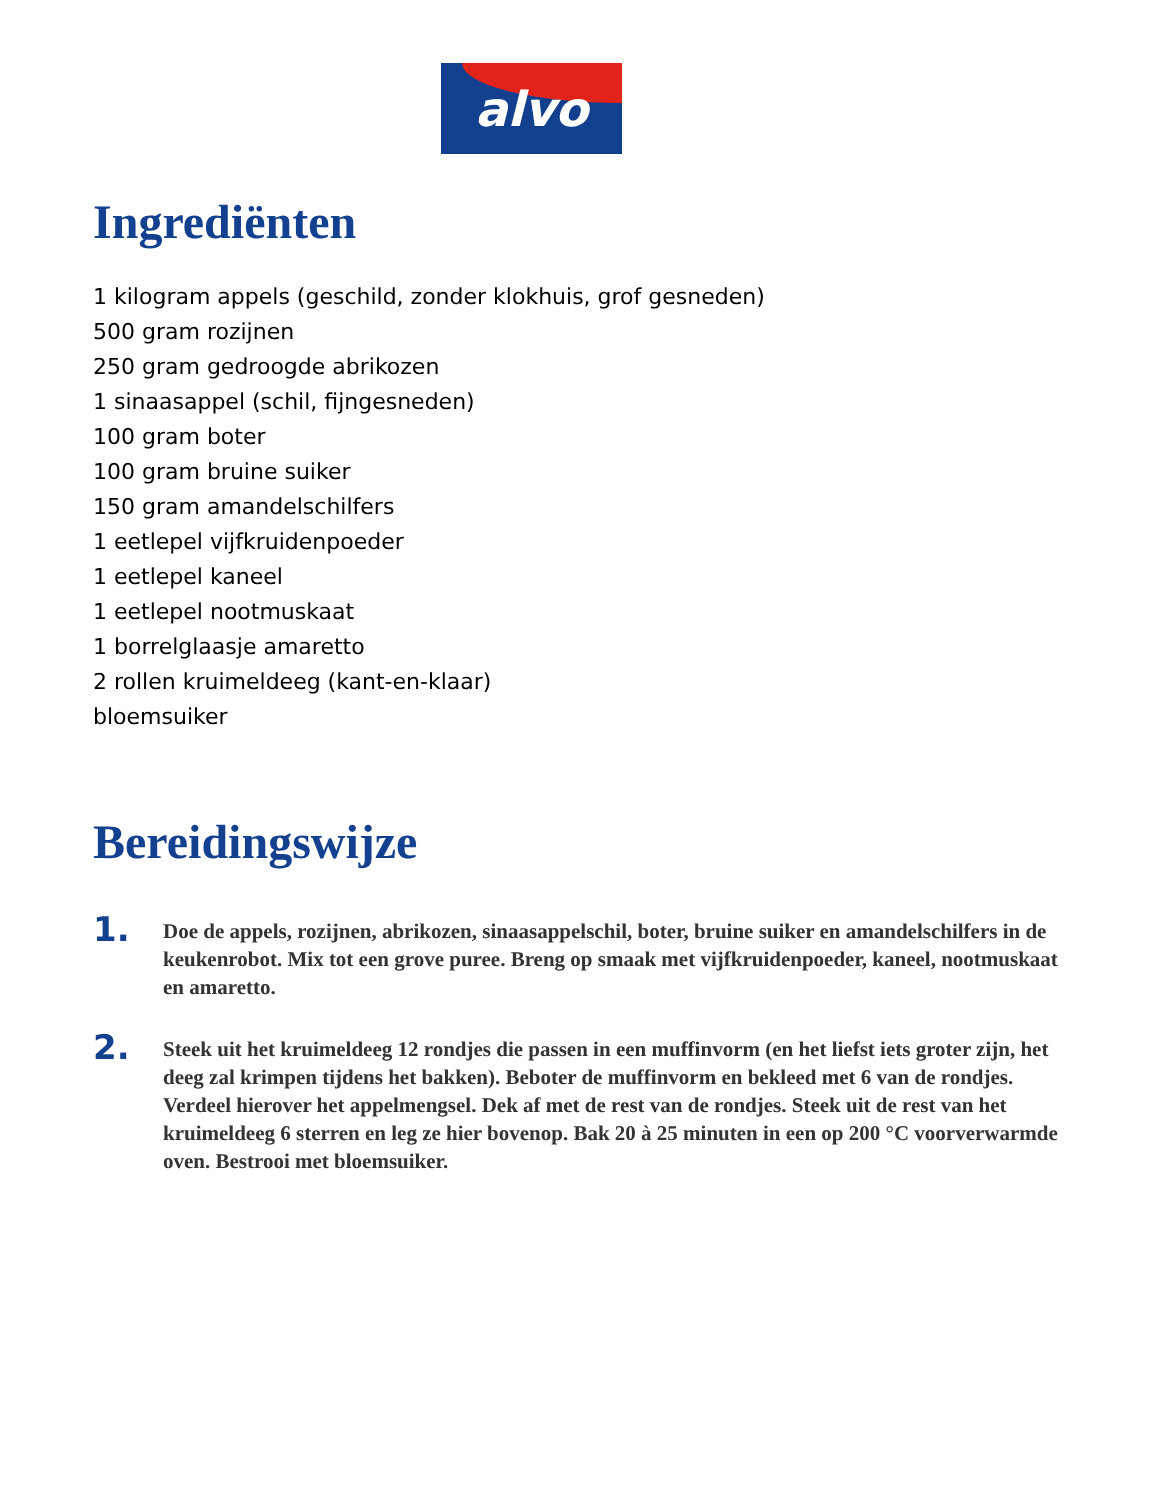alvo
Ingrediënten
1 kilogram appels (geschild, zonder klokhuis, grof gesneden)
500 gram rozijnen
250 gram gedroogde abrikozen
1 sinaasappel (schil, fijngesneden)
100 gram boter
100 gram bruine suiker
150 gram amandelschilfers
1 eetlepel vijfkruidenpoeder
1 eetlepel kaneel
1 eetlepel nootmuskaat
1 borrelglaasje amaretto
2 rollen kruimeldeeg (kant-en-klaar)
bloemsuiker
Bereidingswijze
1.
Doe de appels, rozijnen, abrikozen, sinaasappelschil, boter, bruine suiker en amandelschilfers in de keukenrobot. Mix tot een grove puree. Breng op smaak met vijfkruidenpoeder, kaneel, nootmuskaat en amaretto.
2.
Steek uit het kruimeldeeg 12 rondjes die passen in een muffinvorm (en het liefst iets groter zijn, het deeg zal krimpen tijdens het bakken). Beboter de muffinvorm en bekleed met 6 van de rondjes. Verdeel hierover het appelmengsel. Dek af met de rest van de rondjes. Steek uit de rest van het kruimeldeeg 6 sterren en leg ze hier bovenop. Bak 20 à 25 minuten in een op 200 °C voorverwarmde oven. Bestrooi met bloemsuiker.